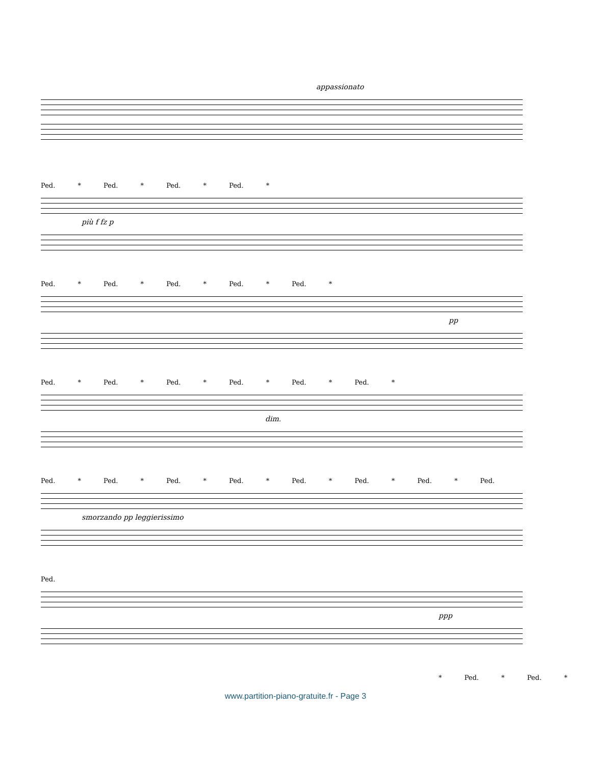appassionato
Ped. * Ped. * Ped. * Ped. *
più f fz p
Ped. * Ped. * Ped. * Ped. * Ped. *
pp
Ped. * Ped. * Ped. * Ped. * Ped. * Ped. *
dim.
Ped. * Ped. * Ped. * Ped. * Ped. * Ped. * Ped. * Ped.
smorzando pp leggierissimo
Ped.
ppp
* Ped. * Ped. *
www.partition-piano-gratuite.fr - Page 3